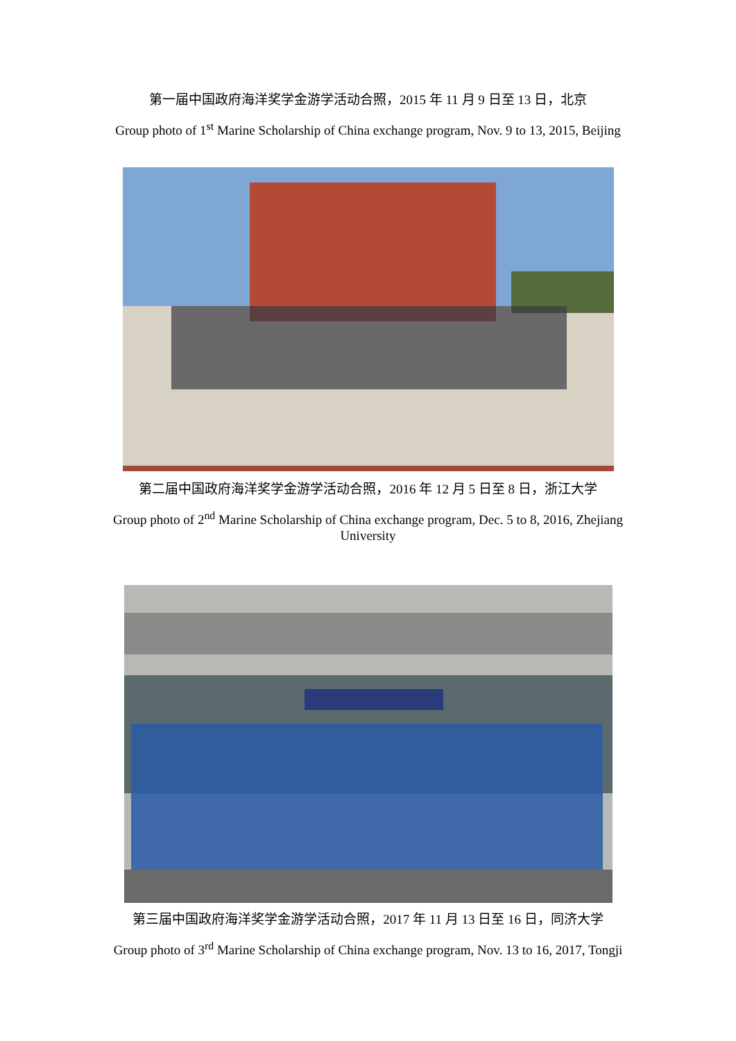第一届中国政府海洋奖学金游学活动合照，2015 年 11 月 9 日至 13 日，北京
Group photo of 1<sup>st</sup> Marine Scholarship of China exchange program, Nov. 9 to 13, 2015, Beijing
第二届中国政府海洋奖学金游学活动合照，2016 年 12 月 5 日至 8 日，浙江大学
Group photo of 2<sup>nd</sup> Marine Scholarship of China exchange program, Dec. 5 to 8, 2016, Zhejiang
University
第三届中国政府海洋奖学金游学活动合照，2017 年 11 月 13 日至 16 日，同济大学
Group photo of 3<sup>rd</sup> Marine Scholarship of China exchange program, Nov. 13 to 16, 2017, Tongji